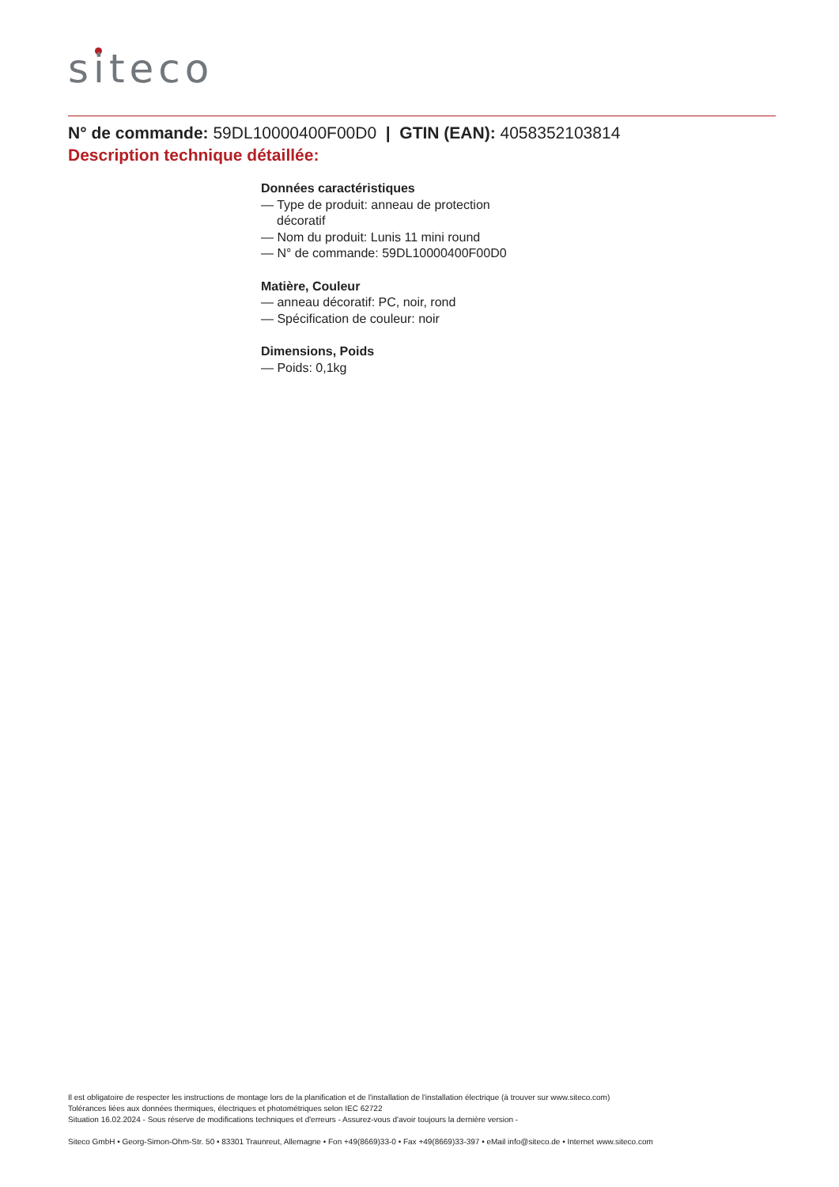siteco
N° de commande: 59DL10000400F00D0 | GTIN (EAN): 4058352103814
Description technique détaillée:
Données caractéristiques
— Type de produit: anneau de protection décoratif
— Nom du produit: Lunis 11 mini round
— N° de commande: 59DL10000400F00D0
Matière, Couleur
— anneau décoratif: PC, noir, rond
— Spécification de couleur: noir
Dimensions, Poids
— Poids: 0,1kg
Il est obligatoire de respecter les instructions de montage lors de la planification et de l'installation de l'installation électrique (à trouver sur www.siteco.com)
Tolérances liées aux données thermiques, électriques et photométriques selon IEC 62722
Situation 16.02.2024 - Sous réserve de modifications techniques et d'erreurs - Assurez-vous d'avoir toujours la dernière version -
Siteco GmbH • Georg-Simon-Ohm-Str. 50 • 83301 Traunreut, Allemagne • Fon +49(8669)33-0 • Fax +49(8669)33-397 • eMail info@siteco.de • Internet www.siteco.com